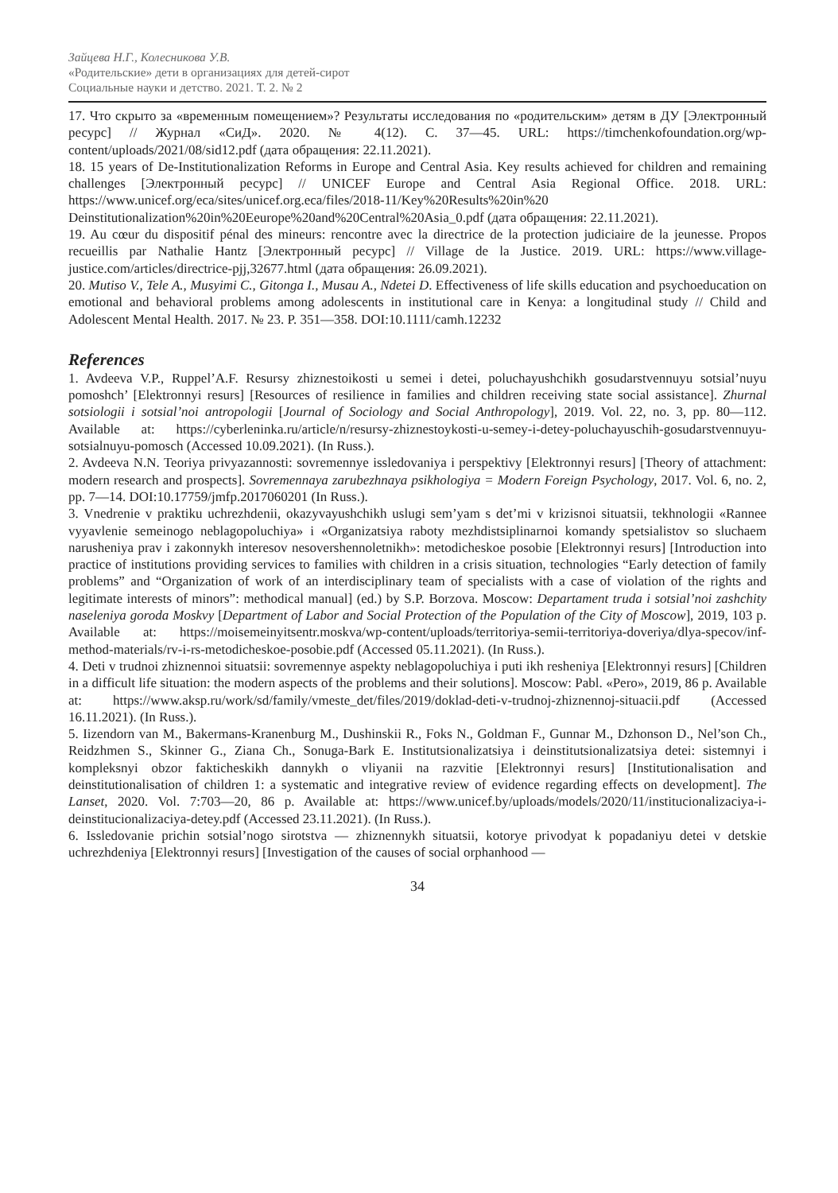Зайцева Н.Г., Колесникова У.В.
«Родительские» дети в организациях для детей-сирот
Социальные науки и детство. 2021. Т. 2. № 2
17. Что скрыто за «временным помещением»? Результаты исследования по «родительским» детям в ДУ [Электронный ресурс] // Журнал «СиД». 2020. № 4(12). С. 37—45. URL: https://timchenkofoundation.org/wp-content/uploads/2021/08/sid12.pdf (дата обращения: 22.11.2021).
18. 15 years of De-Institutionalization Reforms in Europe and Central Asia. Key results achieved for children and remaining challenges [Электронный ресурс] // UNICEF Europe and Central Asia Regional Office. 2018. URL: https://www.unicef.org/eca/sites/unicef.org.eca/files/2018-11/Key%20Results%20in%20 Deinstitutionalization%20in%20Eeurope%20and%20Central%20Asia_0.pdf (дата обращения: 22.11.2021).
19. Au cœur du dispositif pénal des mineurs: rencontre avec la directrice de la protection judiciaire de la jeunesse. Propos recueillis par Nathalie Hantz [Электронный ресурс] // Village de la Justice. 2019. URL: https://www.village-justice.com/articles/directrice-pjj,32677.html (дата обращения: 26.09.2021).
20. Mutiso V., Tele A., Musyimi C., Gitonga I., Musau A., Ndetei D. Effectiveness of life skills education and psychoeducation on emotional and behavioral problems among adolescents in institutional care in Kenya: a longitudinal study // Child and Adolescent Mental Health. 2017. № 23. P. 351—358. DOI:10.1111/camh.12232
References
1. Avdeeva V.P., Ruppel’A.F. Resursy zhiznestoikosti u semei i detei, poluchayushchikh gosudarstvennuyu sotsial’nuyu pomoshch’ [Elektronnyi resurs] [Resources of resilience in families and children receiving state social assistance]. Zhurnal sotsiologii i sotsial’noi antropologii [Journal of Sociology and Social Anthropology], 2019. Vol. 22, no. 3, pp. 80—112. Available at: https://cyberleninka.ru/article/n/resursy-zhiznestoykosti-u-semey-i-detey-poluchayuschih-gosudarstvennuyu-sotsialnuyu-pomosch (Accessed 10.09.2021). (In Russ.).
2. Avdeeva N.N. Teoriya privyazannosti: sovremennye issledovaniya i perspektivy [Elektronnyi resurs] [Theory of attachment: modern research and prospects]. Sovremennaya zarubezhnaya psikhologiya = Modern Foreign Psychology, 2017. Vol. 6, no. 2, pp. 7—14. DOI:10.17759/jmfp.2017060201 (In Russ.).
3. Vnedrenie v praktiku uchrezhdenii, okazyvayushchikh uslugi sem’yam s det’mi v krizisnoi situatsii, tekhnologii «Rannee vyyavlenie semeinogo neblagopoluchiya» i «Organizatsiya raboty mezhdistsiplinarnoi komandy spetsialistov so sluchaem narusheniya prav i zakonnykh interesov nesovershennoletnikh»: metodicheskoe posobie [Elektronnyi resurs] [Introduction into practice of institutions providing services to families with children in a crisis situation, technologies “Early detection of family problems” and “Organization of work of an interdisciplinary team of specialists with a case of violation of the rights and legitimate interests of minors”: methodical manual] (ed.) by S.P. Borzova. Moscow: Departament truda i sotsial’noi zashchity naseleniya goroda Moskvy [Department of Labor and Social Protection of the Population of the City of Moscow], 2019, 103 p. Available at: https://moisemeinyitsentr.moskva/wp-content/uploads/territoriya-semii-territoriya-doveriya/dlya-specov/inf-method-materials/rv-i-rs-metodicheskoe-posobie.pdf (Accessed 05.11.2021). (In Russ.).
4. Deti v trudnoi zhiznennoi situatsii: sovremennye aspekty neblagopoluchiya i puti ikh resheniya [Elektronnyi resurs] [Children in a difficult life situation: the modern aspects of the problems and their solutions]. Moscow: Pabl. «Pero», 2019, 86 p. Available at: https://www.aksp.ru/work/sd/family/vmeste_det/files/2019/doklad-deti-v-trudnoj-zhiznennoj-situacii.pdf (Accessed 16.11.2021). (In Russ.).
5. Iizendorn van M., Bakermans-Kranenburg M., Dushinskii R., Foks N., Goldman F., Gunnar M., Dzhonson D., Nel’son Ch., Reidzhmen S., Skinner G., Ziana Ch., Sonuga-Bark E. Institutsionalizatsiya i deinstitutsionalizatsiya detei: sistemnyi i kompleksnyi obzor fakticheskikh dannykh o vliyanii na razvitie [Elektronnyi resurs] [Institutionalisation and deinstitutionalisation of children 1: a systematic and integrative review of evidence regarding effects on development]. The Lanset, 2020. Vol. 7:703—20, 86 p. Available at: https://www.unicef.by/uploads/models/2020/11/institucionalizaciya-i-deinstitucionalizaciya-detey.pdf (Accessed 23.11.2021). (In Russ.).
6. Issledovanie prichin sotsial’nogo sirotstva — zhiznennykh situatsii, kotorye privodyat k popadaniyu detei v detskie uchrezhdeniya [Elektronnyi resurs] [Investigation of the causes of social orphanhood —
34